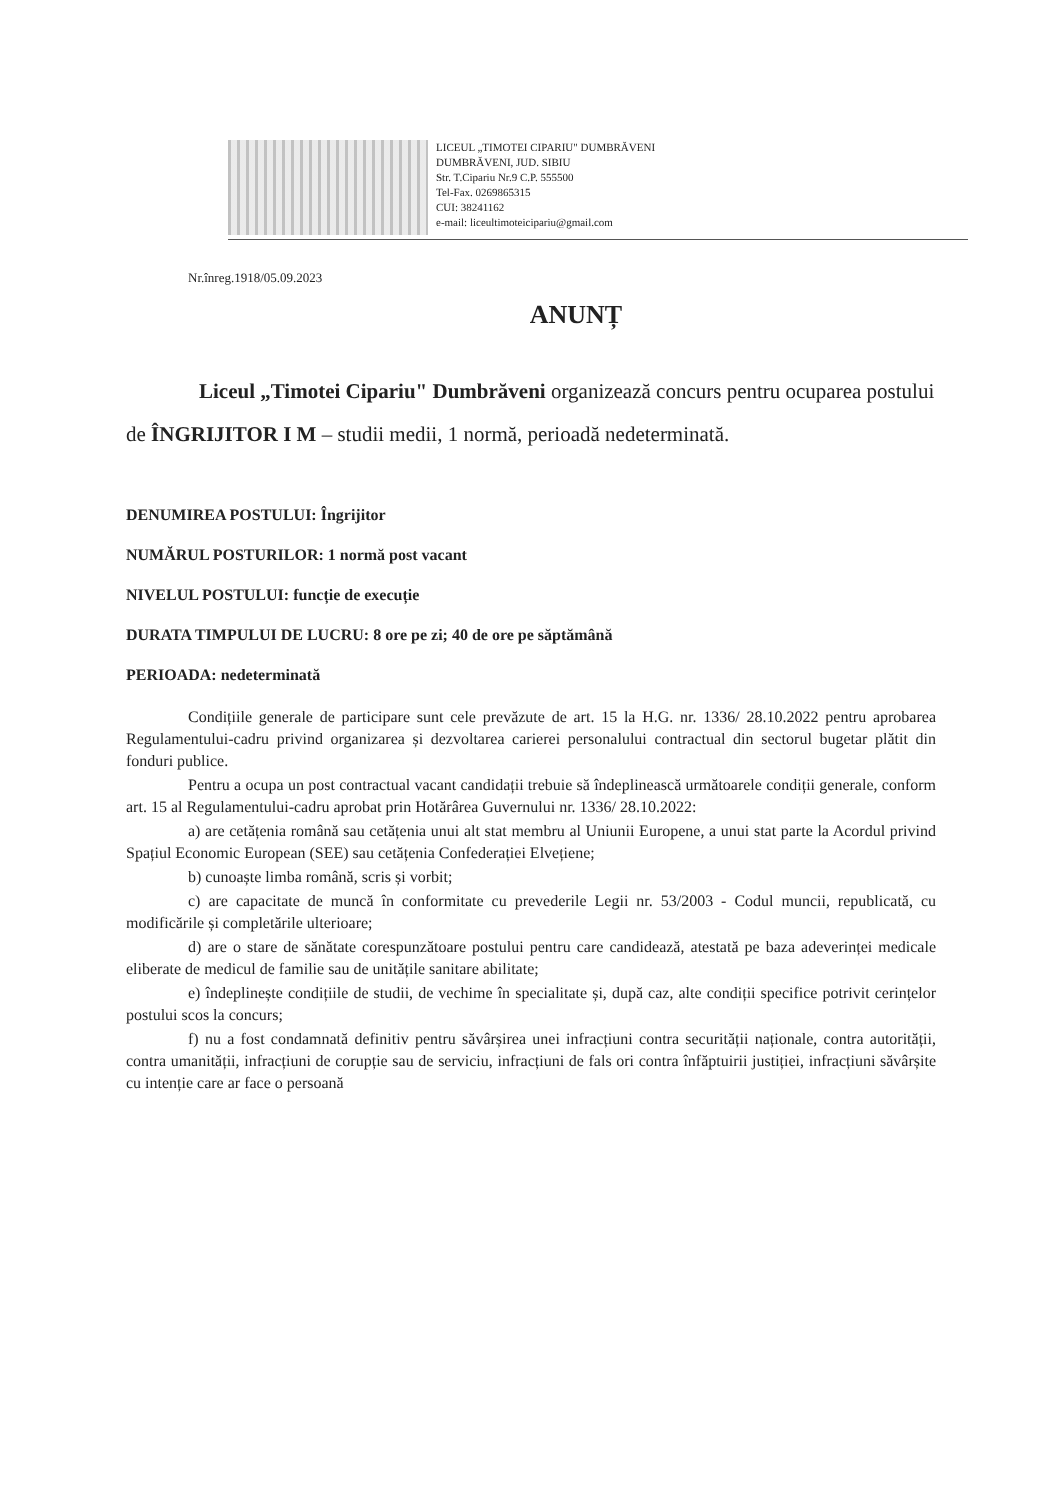LICEUL „TIMOTEI CIPARIU" DUMBRĂVENI
DUMBRĂVENI, JUD. SIBIU
Str. T.Cipariu Nr.9 C.P. 555500
Tel-Fax. 0269865315
CUI: 38241162
e-mail: liceultimoteicipariu@gmail.com
Nr.înreg.1918/05.09.2023
ANUNȚ
Liceul „Timotei Cipariu" Dumbrăveni organizează concurs pentru ocuparea postului de ÎNGRIJITOR I M – studii medii, 1 normă, perioadă nedeterminată.
DENUMIREA POSTULUI: Îngrijitor
NUMĂRUL POSTURILOR: 1 normă post vacant
NIVELUL POSTULUI: funcție de execuție
DURATA TIMPULUI DE LUCRU: 8 ore pe zi; 40 de ore pe săptămână
PERIOADA: nedeterminată
Condițiile generale de participare sunt cele prevăzute de art. 15 la H.G. nr. 1336/ 28.10.2022 pentru aprobarea Regulamentului-cadru privind organizarea și dezvoltarea carierei personalului contractual din sectorul bugetar plătit din fonduri publice.
Pentru a ocupa un post contractual vacant candidații trebuie să îndeplinească următoarele condiții generale, conform art. 15 al Regulamentului-cadru aprobat prin Hotărârea Guvernului nr. 1336/ 28.10.2022:
a) are cetățenia română sau cetățenia unui alt stat membru al Uniunii Europene, a unui stat parte la Acordul privind Spațiul Economic European (SEE) sau cetățenia Confederației Elvețiene;
b) cunoaște limba română, scris și vorbit;
c) are capacitate de muncă în conformitate cu prevederile Legii nr. 53/2003 - Codul muncii, republicată, cu modificările și completările ulterioare;
d) are o stare de sănătate corespunzătoare postului pentru care candidează, atestată pe baza adeverinței medicale eliberate de medicul de familie sau de unitățile sanitare abilitate;
e) îndeplinește condițiile de studii, de vechime în specialitate și, după caz, alte condiții specifice potrivit cerințelor postului scos la concurs;
f) nu a fost condamnată definitiv pentru săvârșirea unei infracțiuni contra securității naționale, contra autorității, contra umanității, infracțiuni de corupție sau de serviciu, infracțiuni de fals ori contra înfăptuirii justiției, infracțiuni săvârșite cu intenție care ar face o persoană